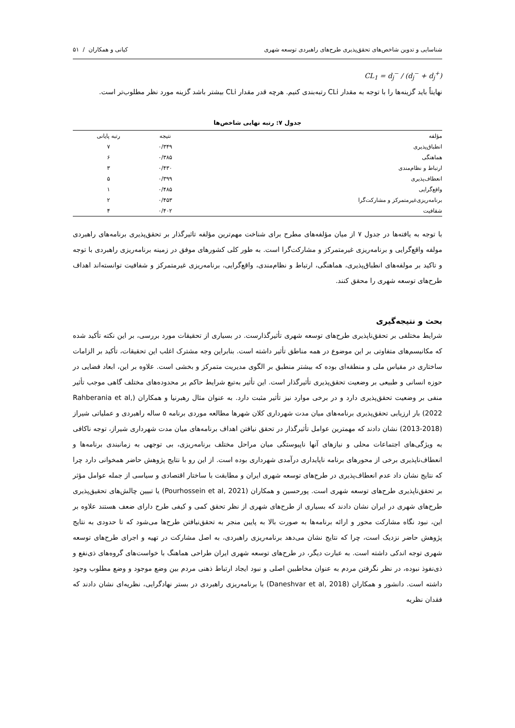شناسایی و تدوین شاخص‌های تحقق‌پذیری طرح‌های راهبردی توسعه شهری کیانی و همکاران / ۵۱
CL<sub>1</sub> = d<sub>j</sub><sup>−</sup> / (d<sub>j</sub><sup>−</sup> + d<sub>j</sub><sup>+</sup>)
نهایتاً باید گزینه‌ها را با توجه به مقدار CLi رتبه‌بندی کنیم. هرچه قدر مقدار CLi بیشتر باشد گزینه مورد نظر مطلوب‌تر است.
جدول ۷: رتبه نهایی شاخص‌ها
| مؤلفه | نتیجه | رتبه پایانی |
| --- | --- | --- |
| انطباق‌پذیری | ۰/۳۴۹ | ۷ |
| هماهنگی | ۰/۳۸۵ | ۶ |
| ارتباط و نظام‌مندی | ۰/۴۳۰ | ۳ |
| انعطاف‌پذیری | ۰/۳۹۹ | ۵ |
| واقع‌گرایی | ۰/۴۸۵ | ۱ |
| برنامه‌ریزی‌غیرمتمرکز و مشارکت‌گرا | ۰/۴۵۳ | ۲ |
| شفافیت | ۰/۴۰۲ | ۴ |
با توجه به یافته‌ها در جدول ۷ از میان مؤلفه‌های مطرح برای شناخت مهم‌ترین مؤلفه تاثیرگذار بر تحقق‌پذیری برنامه‌های راهبردی مولفه واقع‌گرایی و برنامه‌ریزی غیرمتمرکز و مشارکت‌گرا است. به طور کلی کشورهای موفق در زمینه برنامه‌ریزی راهبردی با توجه و تاکید بر مولفه‌های انطباق‌پذیری، هماهنگی، ارتباط و نظام‌مندی، واقع‌گرایی، برنامه‌ریزی غیرمتمرکز و شفافیت توانسته‌اند اهداف طرح‌های توسعه شهری را محقق کنند.
بحث و نتیجه‌گیری
شرایط مختلفی بر تحقق‌ناپذیری طرح‌های توسعه شهری تأثیرگذارست. در بسیاری از تحقیقات مورد بررسی، بر این نکته تأکید شده که مکانیسم‌های متفاوتی بر این موضوع در همه مناطق تأثیر داشته است. بنابراین وجه مشترک اغلب این تحقیقات، تأکید بر الزامات ساختاری در مقیاس ملی و منطقه‌ای بوده که بیشتر منطبق بر الگوی مدیریت متمرکز و بخشی است. علاوه بر این، ابعاد فضایی در حوزه انسانی و طبیعی بر وضعیت تحقق‌پذیری تأثیرگذار است. این تأثیر به‌تبع شرایط حاکم بر محدوده‌های مختلف گاهی موجب تأثیر منفی بر وضعیت تحقق‌پذیری دارد و در برخی موارد نیز تأثیر مثبت دارد. به عنوان مثال رهبرنیا و همکاران (Rahberania et al, 2022) بار ارزیابی تحقق‌پذیری برنامه‌های میان مدت شهرداری کلان شهرها مطالعه موردی برنامه ۵ ساله راهبردی و عملیاتی شیراز (2018-2013) نشان دادند که مهمترین عوامل تأثیرگذار در تحقق نیافتن اهداف برنامه‌های میان مدت شهرداری شیراز، توجه ناکافی به ویژگی‌های اجتماعات محلی و نیازهای آنها ناپیوستگی میان مراحل مختلف برنامه‌ریزی، بی توجهی به زمانبندی برنامه‌ها و انعطاف‌ناپذیری برخی از محورهای برنامه ناپایداری درآمدی شهرداری بوده است. از این رو با نتایج پژوهش حاضر همخوانی دارد چرا که نتایج نشان داد عدم انعطاف‌پذیری در طرح‌های توسعه شهری ایران و مطابقت با ساختار اقتصادی و سیاسی از جمله عوامل مؤثر بر تحقق‌ناپذیری طرح‌های توسعه شهری است. پورحسین و همکاران (Pourhossein et al, 2021) یا تبیین چالش‌های تحقیق‌پذیری طرح‌های شهری در ایران نشان دادند که بسیاری از طرح‌های شهری از نظر تحقق کمی و کیفی طرح دارای ضعف هستند علاوه بر این، نبود نگاه مشارکت محور و ارائه برنامه‌ها به صورت بالا به پایین منجر به تحقق‌نیافتن طرح‌ها می‌شود که تا حدودی به نتایج پژوهش حاضر نزدیک است، چرا که نتایج نشان می‌دهد برنامه‌ریزی راهبردی، به اصل مشارکت در تهیه و اجرای طرح‌های توسعه شهری توجه اندکی داشته است. به عبارت دیگر، در طرح‌های توسعه شهری ایران طراحی هماهنگ با خواست‌های گروه‌های ذی‌نفع و ذی‌نفوذ نبوده، در نظر نگرفتن مردم به عنوان مخاطبین اصلی و نبود ایجاد ارتباط ذهنی مردم بین وضع موجود و وضع مطلوب وجود داشته است. دانشور و همکاران (Daneshvar et al, 2018) با برنامه‌ریزی راهبردی در بستر نهادگرایی، نظریه‌ای نشان دادند که فقدان نظریه